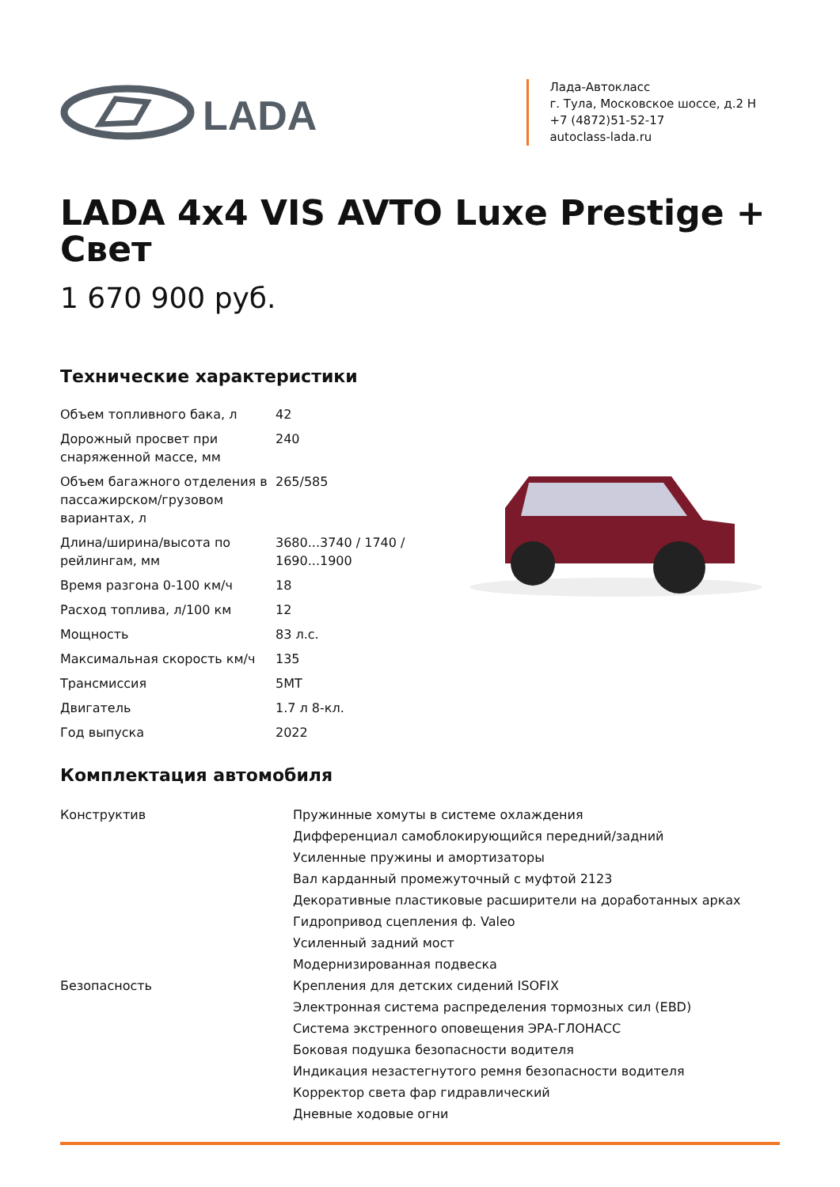LADA
Лада-Автокласс
г. Тула, Московское шоссе, д.2 Н
+7 (4872)51-52-17
autoclass-lada.ru
LADA 4x4 VIS AVTO Luxe Prestige + Свет
1 670 900 руб.
Технические характеристики
| Объем топливного бака, л | 42 |
| Дорожный просвет при снаряженной массе, мм | 240 |
| Объем багажного отделения в пассажирском/грузовом вариантах, л | 265/585 |
| Длина/ширина/высота по рейлингам, мм | 3680...3740 / 1740 / 1690...1900 |
| Время разгона 0-100 км/ч | 18 |
| Расход топлива, л/100 км | 12 |
| Мощность | 83 л.с. |
| Максимальная скорость км/ч | 135 |
| Трансмиссия | 5MT |
| Двигатель | 1.7 л 8-кл. |
| Год выпуска | 2022 |
Комплектация автомобиля
| Конструктив | Пружинные хомуты в системе охлаждения |
| | Дифференциал самоблокирующийся передний/задний |
| | Усиленные пружины и амортизаторы |
| | Вал карданный промежуточный с муфтой 2123 |
| | Декоративные пластиковые расширители на доработанных арках |
| | Гидропривод сцепления ф. Valeo |
| | Усиленный задний мост |
| | Модернизированная подвеска |
| Безопасность | Крепления для детских сидений ISOFIX |
| | Электронная система распределения тормозных сил (EBD) |
| | Система экстренного оповещения ЭРА-ГЛОНАСС |
| | Боковая подушка безопасности водителя |
| | Индикация незастегнутого ремня безопасности водителя |
| | Корректор света фар гидравлический |
| | Дневные ходовые огни |